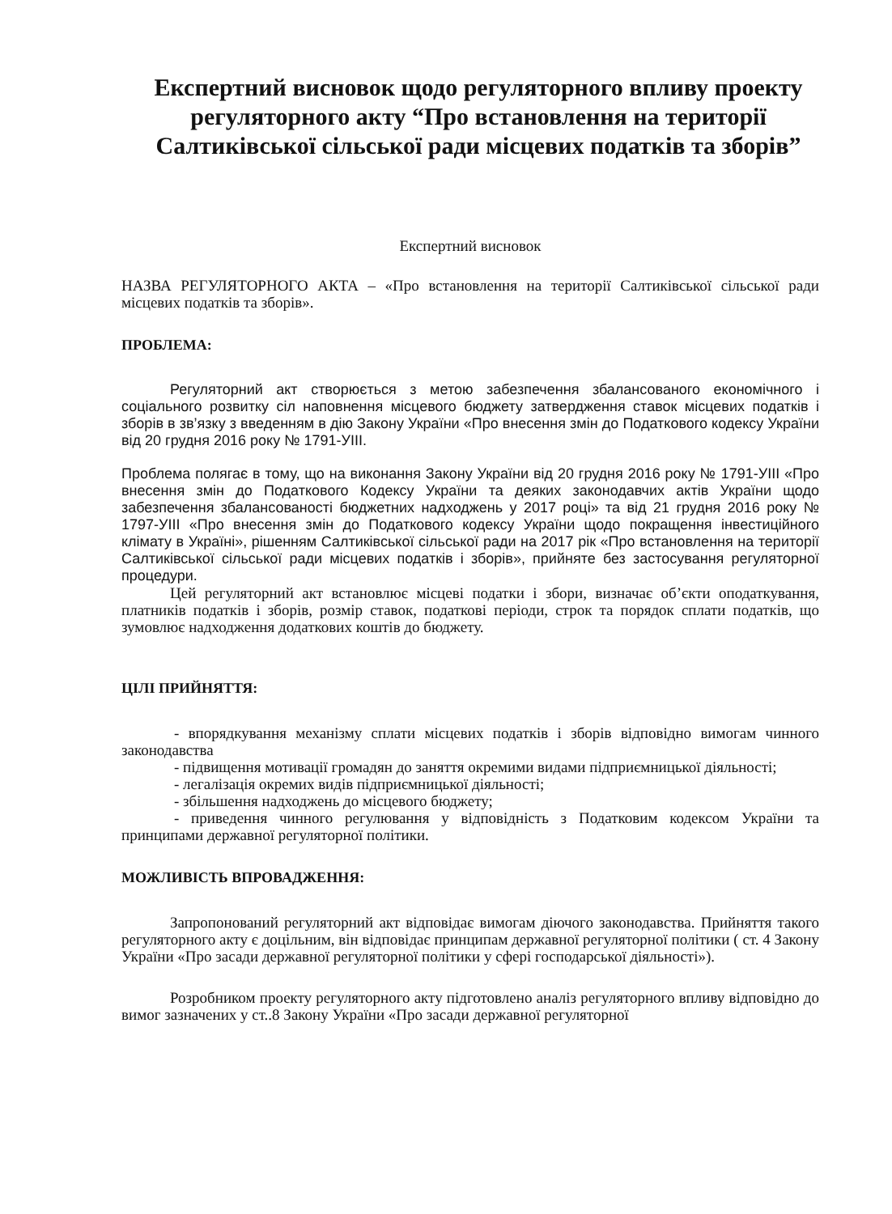Експертний висновок щодо регуляторного впливу проекту регуляторного акту “Про встановлення на території Салтиківської сільської ради місцевих податків та зборів”
Експертний висновок
НАЗВА РЕГУЛЯТОРНОГО АКТА – «Про встановлення на території Салтиківської сільської ради місцевих податків та зборів».
ПРОБЛЕМА:
Регуляторний акт створюється з метою забезпечення збалансованого економічного і соціального розвитку сіл наповнення місцевого бюджету затвердження ставок місцевих податків і зборів в зв’язку з введенням в дію Закону України «Про внесення змін до Податкового кодексу України від 20 грудня 2016 року № 1791-УІІІ.
Проблема полягає в тому, що на виконання Закону України від 20 грудня 2016 року № 1791-УІІІ «Про внесення змін до Податкового Кодексу України та деяких законодавчих актів України щодо забезпечення збалансованості бюджетних надходжень у 2017 році» та від 21 грудня 2016 року № 1797-УІІІ «Про внесення змін до Податкового кодексу України щодо покращення інвестиційного клімату в Україні», рішенням Салтиківської сільської ради на 2017 рік «Про встановлення на території Салтиківської сільської ради місцевих податків і зборів», прийняте без застосування регуляторної процедури.
Цей регуляторний акт встановлює місцеві податки і збори, визначає об’єкти оподаткування, платників податків і зборів, розмір ставок, податкові періоди, строк та порядок сплати податків, що зумовлює надходження додаткових коштів до бюджету.
ЦІЛІ ПРИЙНЯТТЯ:
- впорядкування механізму сплати місцевих податків і зборів відповідно вимогам чинного законодавства
- підвищення мотивації громадян до заняття окремими видами підприємницької діяльності;
- легалізація окремих видів підприємницької діяльності;
- збільшення надходжень до місцевого бюджету;
- приведення чинного регулювання у відповідність з Податковим кодексом України та принципами державної регуляторної політики.
МОЖЛИВІСТЬ ВПРОВАДЖЕННЯ:
Запропонований регуляторний акт відповідає вимогам діючого законодавства. Прийняття такого регуляторного акту є доцільним, він відповідає принципам державної регуляторної політики ( ст. 4 Закону України «Про засади державної регуляторної політики у сфері господарської діяльності»).
Розробником проекту регуляторного акту підготовлено аналіз регуляторного впливу відповідно до вимог зазначених у ст..8 Закону України «Про засади державної регуляторної